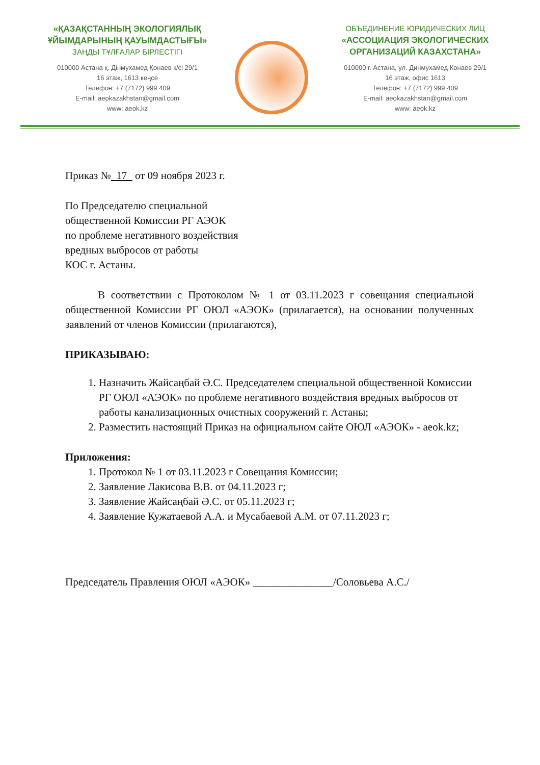«ҚАЗАҚСТАННЫҢ ЭКОЛОГИЯЛЫҚ
ҰЙЫМДАРЫНЫҢ ҚАУЫМДАСТЫҒЫ»
ЗАҢДЫ ТҰЛҒАЛАР БІРЛЕСТІГІ
010000 Астана қ. Дінмухамед Қонаев к/сі 29/1
16 этаж, 1613 кеңсе
Телефон: +7 (7172) 999 409
E-mail: aeokazakhstan@gmail.com
www: aeok.kz
ОБЪЕДИНЕНИЕ ЮРИДИЧЕСКИХ ЛИЦ
«АССОЦИАЦИЯ ЭКОЛОГИЧЕСКИХ
ОРГАНИЗАЦИЙ КАЗАХСТАНА»
010000 г. Астана, ул. Динмухамед Конаев 29/1
16 этаж, офис 1613
Телефон: +7 (7172) 999 409
E-mail: aeokazakhstan@gmail.com
www: aeok.kz
Приказ № 17 от 09 ноября 2023 г.
По Председателю специальной
общественной Комиссии РГ АЭОК
по проблеме негативного воздействия
вредных выбросов от работы
КОС г. Астаны.
В соответствии с Протоколом № 1 от 03.11.2023 г совещания специальной общественной Комиссии РГ ОЮЛ «АЭОК» (прилагается), на основании полученных заявлений от членов Комиссии (прилагаются),
ПРИКАЗЫВАЮ:
1. Назначить Жайсаңбай Ә.С. Председателем специальной общественной Комиссии РГ ОЮЛ «АЭОК» по проблеме негативного воздействия вредных выбросов от работы канализационных очистных сооружений г. Астаны;
2. Разместить настоящий Приказ на официальном сайте ОЮЛ «АЭОК» - aeok.kz;
Приложения:
1. Протокол № 1 от 03.11.2023 г Совещания Комиссии;
2. Заявление Лакисова В.В. от 04.11.2023 г;
3. Заявление Жайсаңбай Ә.С. от 05.11.2023 г;
4. Заявление Кужатаевой А.А. и Мусабаевой А.М. от 07.11.2023 г;
Председатель Правления ОЮЛ «АЭОК» _______________/Соловьева А.С./